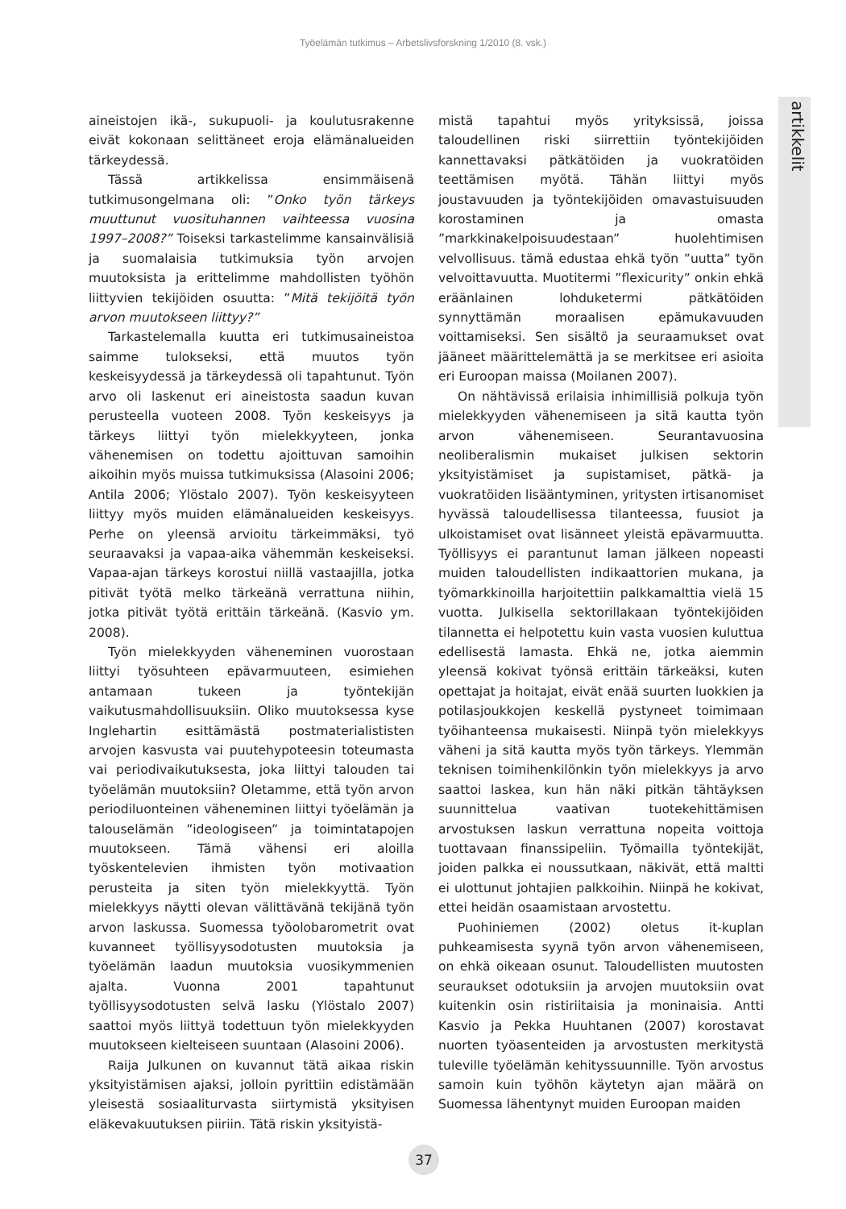Työelämän tutkimus – Arbetslivsforskning 1/2010 (8. vsk.)
artikkelit
aineistojen ikä-, sukupuoli- ja koulutusrakenne eivät kokonaan selittäneet eroja elämänalueiden tärkeydessä.
Tässä artikkelissa ensimmäisenä tutkimusongelmana oli: ”Onko työn tärkeys muuttunut vuosituhannen vaihteessa vuosina 1997–2008?” Toiseksi tarkastelimme kansainvälisiä ja suomalaisia tutkimuksia työn arvojen muutoksista ja erittelimme mahdollisten työhön liittyvien tekijöiden osuutta: ”Mitä tekijöitä työn arvon muutokseen liittyy?”
Tarkastelemalla kuutta eri tutkimusaineistoa saimme tulokseksi, että muutos työn keskeisyydessä ja tärkeydessä oli tapahtunut. Työn arvo oli laskenut eri aineistosta saadun kuvan perusteella vuoteen 2008. Työn keskeisyys ja tärkeys liittyi työn mielekkyyteen, jonka vähenemisen on todettu ajoittuvan samoihin aikoihin myös muissa tutkimuksissa (Alasoini 2006; Antila 2006; Ylöstalo 2007). Työn keskeisyyteen liittyy myös muiden elämänalueiden keskeisyys. Perhe on yleensä arvioitu tärkeimmäksi, työ seuraavaksi ja vapaa-aika vähemmän keskeiseksi. Vapaa-ajan tärkeys korostui niillä vastaajilla, jotka pitivät työtä melko tärkeänä verrattuna niihin, jotka pitivät työtä erittäin tärkeänä. (Kasvio ym. 2008).
Työn mielekkyyden väheneminen vuorostaan liittyi työsuhteen epävarmuuteen, esimiehen antamaan tukeen ja työntekijän vaikutusmahdollisuuksiin. Oliko muutoksessa kyse Inglehartin esittämästä postmaterialististen arvojen kasvusta vai puutehypoteesin toteumasta vai periodivaikutuksesta, joka liittyi talouden tai työelämän muutoksiin? Oletamme, että työn arvon periodiluonteinen väheneminen liittyi työelämän ja talouselämän ”ideologiseen” ja toimintatapojen muutokseen. Tämä vähensi eri aloilla työskentelevien ihmisten työn motivaation perusteita ja siten työn mielekkyyttä. Työn mielekkyys näytti olevan välittävänä tekijänä työn arvon laskussa. Suomessa työolobarometrit ovat kuvanneet työllisyysodotusten muutoksia ja työelämän laadun muutoksia vuosikymmenien ajalta. Vuonna 2001 tapahtunut työllisyysodotusten selvä lasku (Ylöstalo 2007) saattoi myös liittyä todettuun työn mielekkyyden muutokseen kielteiseen suuntaan (Alasoini 2006).
Raija Julkunen on kuvannut tätä aikaa riskin yksityistämisen ajaksi, jolloin pyrittiin edistämään yleisestä sosiaaliturvasta siirtymistä yksityisen eläkevakuutuksen piiriin. Tätä riskin yksityistä-
mistä tapahtui myös yrityksissä, joissa taloudellinen riski siirrettiin työntekijöiden kannettavaksi pätkätöiden ja vuokratöiden teettämisen myötä. Tähän liittyi myös joustavuuden ja työntekijöiden omavastuisuuden korostaminen ja omasta ”markkinakelpoisuudestaan” huolehtimisen velvollisuus. tämä edustaa ehkä työn ”uutta” työn velvoittavuutta. Muotitermi ”flexicurity” onkin ehkä eräänlainen lohduketermi pätkätöiden synnyttämän moraalisen epämukavuuden voittamiseksi. Sen sisältö ja seuraamukset ovat jääneet määrittelemättä ja se merkitsee eri asioita eri Euroopan maissa (Moilanen 2007).
On nähtävissä erilaisia inhimillisiä polkuja työn mielekkyyden vähenemiseen ja sitä kautta työn arvon vähenemiseen. Seurantavuosina neoliberalismin mukaiset julkisen sektorin yksityistämiset ja supistamiset, pätkä- ja vuokratöiden lisääntyminen, yritysten irtisanomiset hyvässä taloudellisessa tilanteessa, fuusiot ja ulkoistamiset ovat lisänneet yleistä epävarmuutta. Työllisyys ei parantunut laman jälkeen nopeasti muiden taloudellisten indikaattorien mukana, ja työmarkkinoilla harjoitettiin palkkamalttia vielä 15 vuotta. Julkisella sektorillakaan työntekijöiden tilannetta ei helpotettu kuin vasta vuosien kuluttua edellisestä lamasta. Ehkä ne, jotka aiemmin yleensä kokivat työnsä erittäin tärkeäksi, kuten opettajat ja hoitajat, eivät enää suurten luokkien ja potilasjoukkojen keskellä pystyneet toimimaan työihanteensa mukaisesti. Niinpä työn mielekkyys väheni ja sitä kautta myös työn tärkeys. Ylemmän teknisen toimihenkilönkin työn mielekkyys ja arvo saattoi laskea, kun hän näki pitkän tähtäyksen suunnittelua vaativan tuotekehittämisen arvostuksen laskun verrattuna nopeita voittoja tuottavaan finanssipeliin. Työmailla työntekijät, joiden palkka ei noussutkaan, näkivät, että maltti ei ulottunut johtajien palkkoihin. Niinpä he kokivat, ettei heidän osaamistaan arvostettu.
Puohiniemen (2002) oletus it-kuplan puhkeamisesta syynä työn arvon vähenemiseen, on ehkä oikeaan osunut. Taloudellisten muutosten seuraukset odotuksiin ja arvojen muutoksiin ovat kuitenkin osin ristiriitaisia ja moninaisia. Antti Kasvio ja Pekka Huuhtanen (2007) korostavat nuorten työasenteiden ja arvostusten merkitystä tuleville työelämän kehityssuunnille. Työn arvostus samoin kuin työhön käytetyn ajan määrä on Suomessa lähentynyt muiden Euroopan maiden
37